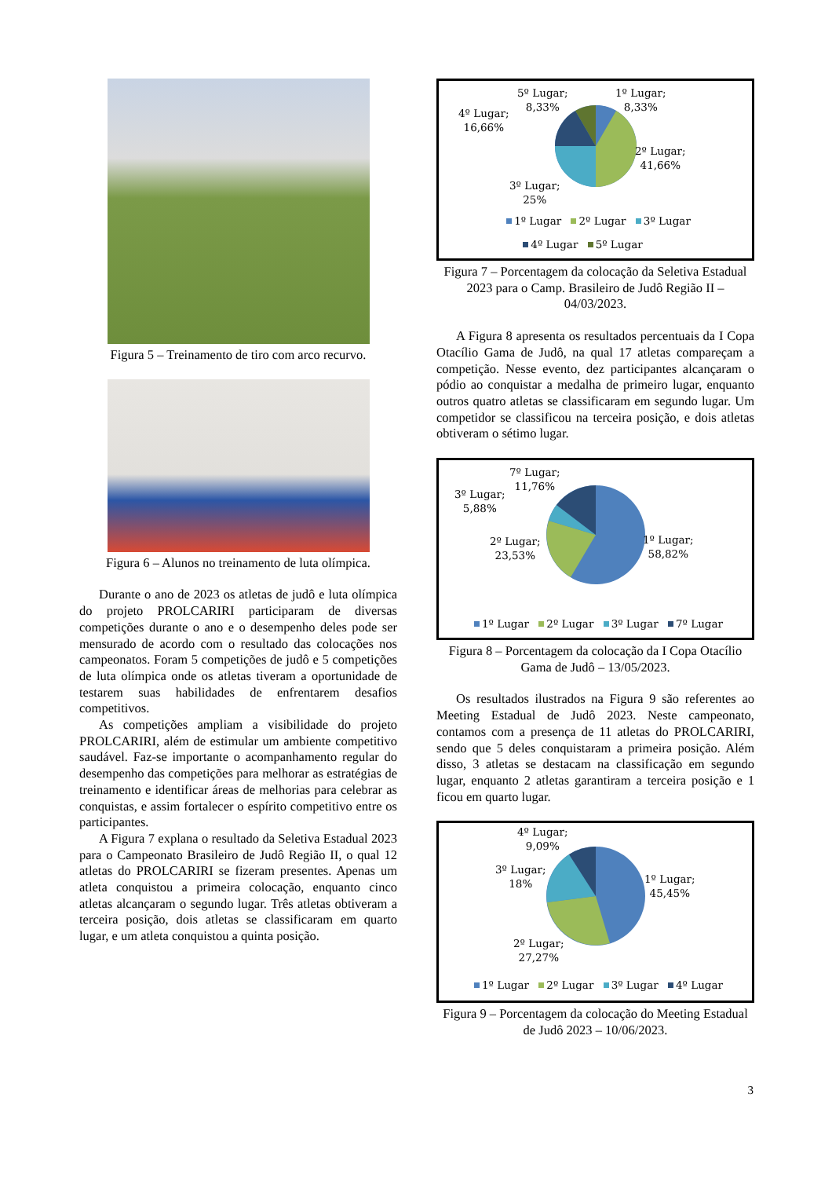Figura 5 – Treinamento de tiro com arco recurvo.
Figura 6 – Alunos no treinamento de luta olímpica.
Durante o ano de 2023 os atletas de judô e luta olímpica do projeto PROLCARIRI participaram de diversas competições durante o ano e o desempenho deles pode ser mensurado de acordo com o resultado das colocações nos campeonatos. Foram 5 competições de judô e 5 competições de luta olímpica onde os atletas tiveram a oportunidade de testarem suas habilidades de enfrentarem desafios competitivos.
As competições ampliam a visibilidade do projeto PROLCARIRI, além de estimular um ambiente competitivo saudável. Faz-se importante o acompanhamento regular do desempenho das competições para melhorar as estratégias de treinamento e identificar áreas de melhorias para celebrar as conquistas, e assim fortalecer o espírito competitivo entre os participantes.
A Figura 7 explana o resultado da Seletiva Estadual 2023 para o Campeonato Brasileiro de Judô Região II, o qual 12 atletas do PROLCARIRI se fizeram presentes. Apenas um atleta conquistou a primeira colocação, enquanto cinco atletas alcançaram o segundo lugar. Três atletas obtiveram a terceira posição, dois atletas se classificaram em quarto lugar, e um atleta conquistou a quinta posição.
5º Lugar;
8,33%
1º Lugar;
8,33%
4º Lugar;
16,66%
2º Lugar;
41,66%
3º Lugar;
25%
1º Lugar 2º Lugar 3º Lugar
4º Lugar 5º Lugar
Figura 7 – Porcentagem da colocação da Seletiva Estadual 2023 para o Camp. Brasileiro de Judô Região II – 04/03/2023.
A Figura 8 apresenta os resultados percentuais da I Copa Otacílio Gama de Judô, na qual 17 atletas compareçam a competição. Nesse evento, dez participantes alcançaram o pódio ao conquistar a medalha de primeiro lugar, enquanto outros quatro atletas se classificaram em segundo lugar. Um competidor se classificou na terceira posição, e dois atletas obtiveram o sétimo lugar.
7º Lugar;
11,76%
3º Lugar;
5,88%
2º Lugar;
23,53%
1º Lugar;
58,82%
1º Lugar 2º Lugar 3º Lugar 7º Lugar
Figura 8 – Porcentagem da colocação da I Copa Otacílio Gama de Judô – 13/05/2023.
Os resultados ilustrados na Figura 9 são referentes ao Meeting Estadual de Judô 2023. Neste campeonato, contamos com a presença de 11 atletas do PROLCARIRI, sendo que 5 deles conquistaram a primeira posição. Além disso, 3 atletas se destacam na classificação em segundo lugar, enquanto 2 atletas garantiram a terceira posição e 1 ficou em quarto lugar.
4º Lugar;
9,09%
3º Lugar;
18%
1º Lugar;
45,45%
2º Lugar;
27,27%
1º Lugar 2º Lugar 3º Lugar 4º Lugar
Figura 9 – Porcentagem da colocação do Meeting Estadual de Judô 2023 – 10/06/2023.
3